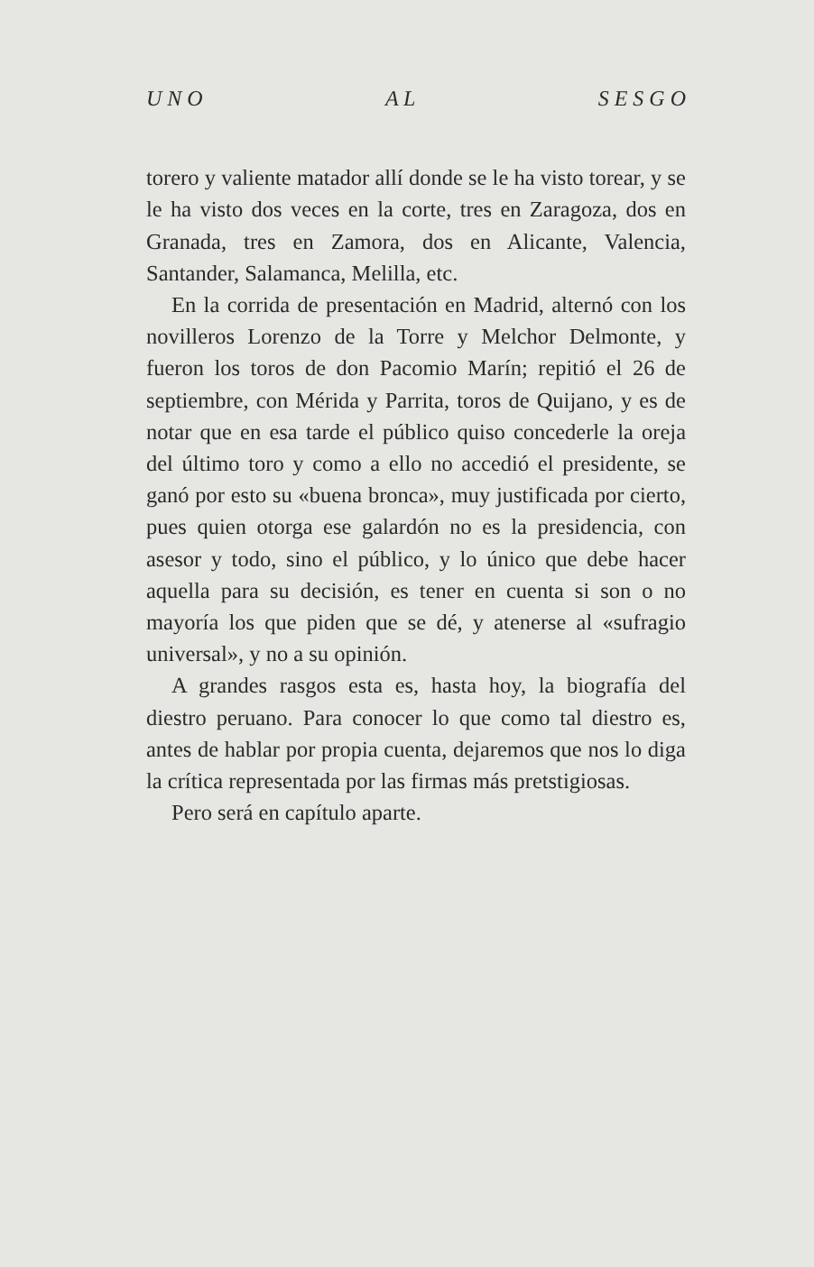U N O A L S E S G O
torero y valiente matador allí donde se le ha visto torear, y se le ha visto dos veces en la corte, tres en Zaragoza, dos en Granada, tres en Zamora, dos en Alicante, Valencia, Santander, Salamanca, Melilla, etc.
En la corrida de presentación en Madrid, alternó con los novilleros Lorenzo de la Torre y Melchor Delmonte, y fueron los toros de don Pacomio Marín; repitió el 26 de septiembre, con Mérida y Parrita, toros de Quijano, y es de notar que en esa tarde el público quiso concederle la oreja del último toro y como a ello no accedió el presidente, se ganó por esto su «buena bronca», muy justificada por cierto, pues quien otorga ese galardón no es la presidencia, con asesor y todo, sino el público, y lo único que debe hacer aquella para su decisión, es tener en cuenta si son o no mayoría los que piden que se dé, y atenerse al «sufragio universal», y no a su opinión.
A grandes rasgos esta es, hasta hoy, la biografía del diestro peruano. Para conocer lo que como tal diestro es, antes de hablar por propia cuenta, dejaremos que nos lo diga la crítica representada por las firmas más pretstigiosas.
Pero será en capítulo aparte.